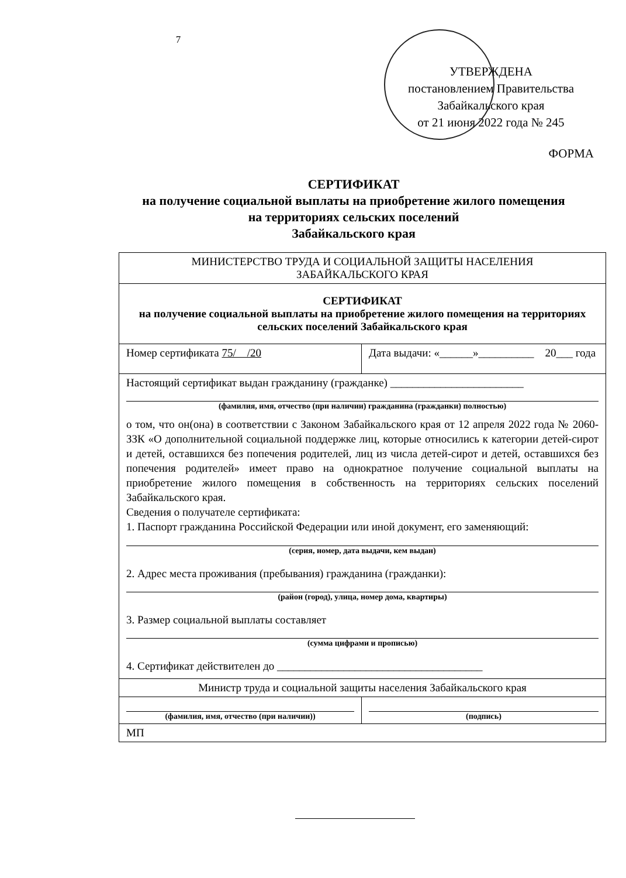7
УТВЕРЖДЕНА
постановлением Правительства
Забайкальского края
от 21 июня 2022 года № 245
ФОРМА
СЕРТИФИКАТ
на получение социальной выплаты на приобретение жилого помещения
на территориях сельских поселений
Забайкальского края
| МИНИСТЕРСТВО ТРУДА И СОЦИАЛЬНОЙ ЗАЩИТЫ НАСЕЛЕНИЯ ЗАБАЙКАЛЬСКОГО КРАЯ | |
| СЕРТИФИКАТ на получение социальной выплаты на приобретение жилого помещения на территориях сельских поселений Забайкальского края | |
| Номер сертификата 75/ /20 | Дата выдачи: «______»__________ 20___ года |
| Настоящий сертификат выдан гражданину (гражданке) ________________________ (фамилия, имя, отчество (при наличии) гражданина (гражданки) полностью) о том, что он(она) в соответствии с Законом Забайкальского края от 12 апреля 2022 года № 2060-ЗЗК «О дополнительной социальной поддержке лиц, которые относились к категории детей-сирот и детей, оставшихся без попечения родителей, лиц из числа детей-сирот и детей, оставшихся без попечения родителей» имеет право на однократное получение социальной выплаты на приобретение жилого помещения в собственность на территориях сельских поселений Забайкальского края. Сведения о получателе сертификата: 1. Паспорт гражданина Российской Федерации или иной документ, его заменяющий: (серия, номер, дата выдачи, кем выдан) 2. Адрес места проживания (пребывания) гражданина (гражданки): (район (город), улица, номер дома, квартиры) 3. Размер социальной выплаты составляет (сумма цифрами и прописью) 4. Сертификат действителен до _____________________________________ | |
| Министр труда и социальной защиты населения Забайкальского края | |
| (фамилия, имя, отчество (при наличии)) | (подпись) |
| МП | |